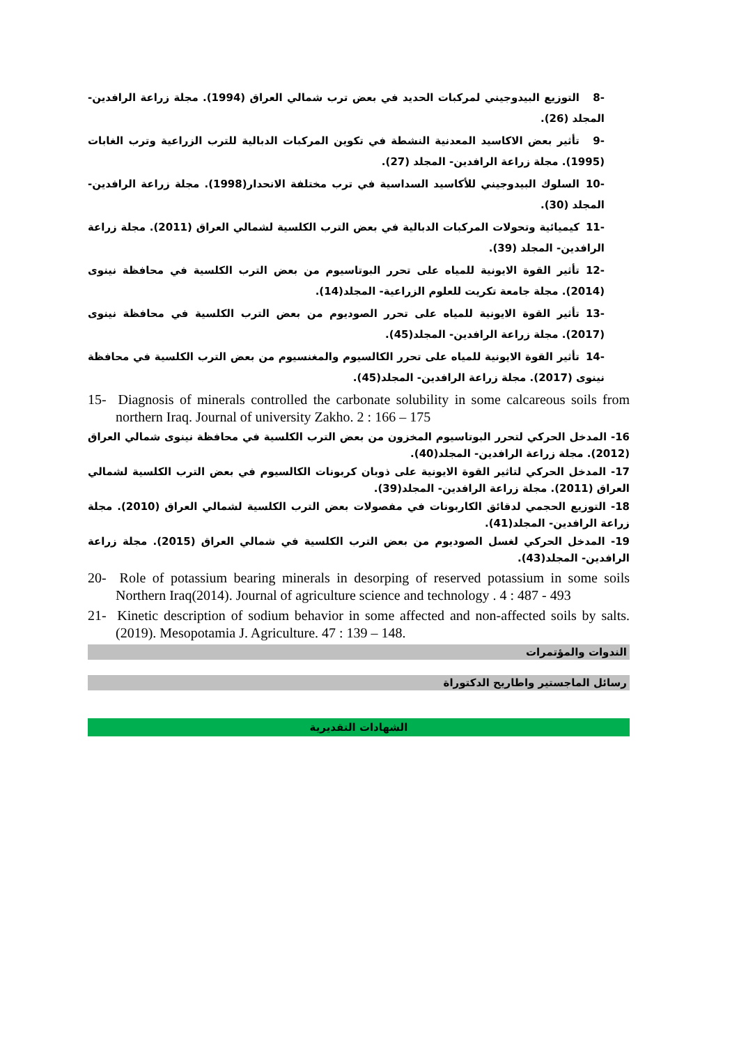-8 التوزيع البيدوجيني لمركبات الحديد في بعض ترب شمالي العراق (1994). مجلة زراعة الرافدين- المجلد (26).
-9 تأثير بعض الاكاسيد المعدنية النشطة في تكوين المركبات الدبالية للترب الزراعية وترب الغابات (1995). مجلة زراعة الرافدين- المجلد (27).
-10 السلوك البيدوجيني للأكاسيد السداسية في ترب مختلفة الانحدار(1998). مجلة زراعة الرافدين- المجلد (30).
-11 كيميائية وتحولات المركبات الدبالية في بعض الترب الكلسية لشمالي العراق (2011). مجلة زراعة الرافدين- المجلد (39).
-12 تأثير القوة الايونية للمياه على تحرر البوتاسيوم من بعض الترب الكلسية في محافظة نينوى (2014). مجلة جامعة تكريت للعلوم الزراعية- المجلد(14).
-13 تأثير القوة الايونية للمياه على تحرر الصوديوم من بعض الترب الكلسية في محافظة نينوى (2017). مجلة زراعة الرافدين- المجلد(45).
-14 تأثير القوة الايونية للمياه على تحرر الكالسيوم والمغنسيوم من بعض الترب الكلسية في محافظة نينوى (2017). مجلة زراعة الرافدين- المجلد(45).
15- Diagnosis of minerals controlled the carbonate solubility in some calcareous soils from northern Iraq. Journal of university Zakho. 2 : 166 – 175
16- المدخل الحركي لتحرر البوتاسيوم المخزون من بعض الترب الكلسية في محافظة نينوى شمالي العراق (2012). مجلة زراعة الرافدين- المجلد(40).
17- المدخل الحركي لتاثير القوة الايونية على ذوبان كربونات الكالسيوم في بعض الترب الكلسية لشمالي العراق (2011). مجلة زراعة الرافدين- المجلد(39).
18- التوزيع الحجمي لدقائق الكاربونات في مفصولات بعض الترب الكلسية لشمالي العراق (2010). مجلة زراعة الرافدين- المجلد(41).
19- المدخل الحركي لغسل الصوديوم من بعض الترب الكلسية في شمالي العراق (2015). مجلة زراعة الرافدين- المجلد(43).
20- Role of potassium bearing minerals in desorping of reserved potassium in some soils Northern Iraq(2014). Journal of agriculture science and technology . 4 : 487 - 493
21- Kinetic description of sodium behavior in some affected and non-affected soils by salts. (2019). Mesopotamia J. Agriculture. 47 : 139 – 148.
الندوات والمؤتمرات
رسائل الماجستير واطاريح الدكتوراة
الشهادات التقديرية